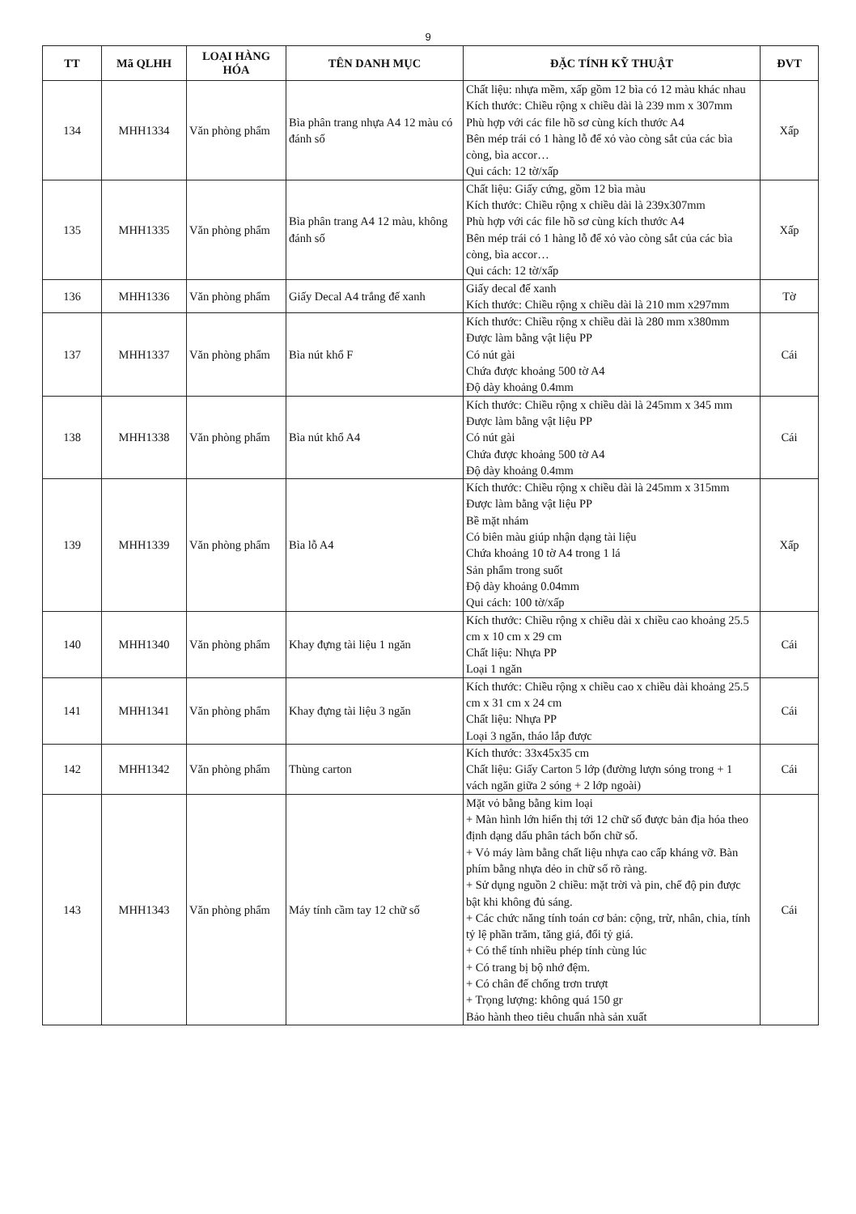9
| TT | Mã QLHH | LOẠI HÀNG HÓA | TÊN DANH MỤC | ĐẶC TÍNH KỸ THUẬT | ĐVT |
| --- | --- | --- | --- | --- | --- |
| 134 | MHH1334 | Văn phòng phẩm | Bìa phân trang nhựa A4 12 màu có đánh số | Chất liệu: nhựa mềm, xấp gồm 12 bìa có 12 màu khác nhau Kích thước: Chiều rộng x chiều dài là 239 mm x 307mm Phù hợp với các file hồ sơ cùng kích thước A4 Bên mép trái có 1 hàng lỗ để xỏ vào còng sắt của các bìa còng, bìa accor… Qui cách: 12 tờ/xấp | Xấp |
| 135 | MHH1335 | Văn phòng phẩm | Bìa phân trang A4 12 màu, không đánh số | Chất liệu: Giấy cứng, gồm 12 bìa màu Kích thước: Chiều rộng x chiều dài là 239x307mm Phù hợp với các file hồ sơ cùng kích thước A4 Bên mép trái có 1 hàng lỗ để xỏ vào còng sắt của các bìa còng, bìa accor… Qui cách: 12 tờ/xấp | Xấp |
| 136 | MHH1336 | Văn phòng phẩm | Giấy Decal A4 trắng đế xanh | Giấy decal đế xanh Kích thước: Chiều rộng x chiều dài là 210 mm x297mm | Tờ |
| 137 | MHH1337 | Văn phòng phẩm | Bìa nút khổ F | Kích thước: Chiều rộng x chiều dài là 280 mm x380mm Được làm bằng vật liệu PP Có nút gài Chứa được khoảng 500 tờ A4 Độ dày khoảng 0.4mm | Cái |
| 138 | MHH1338 | Văn phòng phẩm | Bìa nút khổ A4 | Kích thước: Chiều rộng x chiều dài là 245mm x 345 mm Được làm bằng vật liệu PP Có nút gài Chứa được khoảng 500 tờ A4 Độ dày khoảng 0.4mm | Cái |
| 139 | MHH1339 | Văn phòng phẩm | Bìa lỗ A4 | Kích thước: Chiều rộng x chiều dài là 245mm x 315mm Được làm bằng vật liệu PP Bề mặt nhám Có biên màu giúp nhận dạng tài liệu Chứa khoảng 10 tờ A4 trong 1 lá Sản phẩm trong suốt Độ dày khoảng 0.04mm Qui cách: 100 tờ/xấp | Xấp |
| 140 | MHH1340 | Văn phòng phẩm | Khay đựng tài liệu 1 ngăn | Kích thước: Chiều rộng x chiều dài x chiều cao khoảng 25.5 cm x 10 cm x 29 cm Chất liệu: Nhựa PP Loại 1 ngăn | Cái |
| 141 | MHH1341 | Văn phòng phẩm | Khay đựng tài liệu 3 ngăn | Kích thước: Chiều rộng x chiều cao x chiều dài khoảng 25.5 cm x 31 cm x 24 cm Chất liệu: Nhựa PP Loại 3 ngăn, tháo lắp được | Cái |
| 142 | MHH1342 | Văn phòng phẩm | Thùng carton | Kích thước: 33x45x35 cm Chất liệu: Giấy Carton 5 lớp (đường lượn sóng trong + 1 vách ngăn giữa 2 sóng + 2 lớp ngoài) | Cái |
| 143 | MHH1343 | Văn phòng phẩm | Máy tính cầm tay 12 chữ số | Mặt vỏ bằng bằng kim loại + Màn hình lớn hiển thị tới 12 chữ số được bản địa hóa theo định dạng dấu phân tách bốn chữ số. + Vỏ máy làm bằng chất liệu nhựa cao cấp kháng vỡ. Bàn phím bằng nhựa dẻo in chữ số rõ ràng. + Sử dụng nguồn 2 chiều: mặt trời và pin, chế độ pin được bật khi không đủ sáng. + Các chức năng tính toán cơ bản: cộng, trừ, nhân, chia, tính tỷ lệ phần trăm, tăng giá, đổi tỷ giá. + Có thể tính nhiều phép tính cùng lúc + Có trang bị bộ nhớ đệm. + Có chân đế chống trơn trượt + Trọng lượng: không quá 150 gr Bảo hành theo tiêu chuẩn nhà sản xuất | Cái |